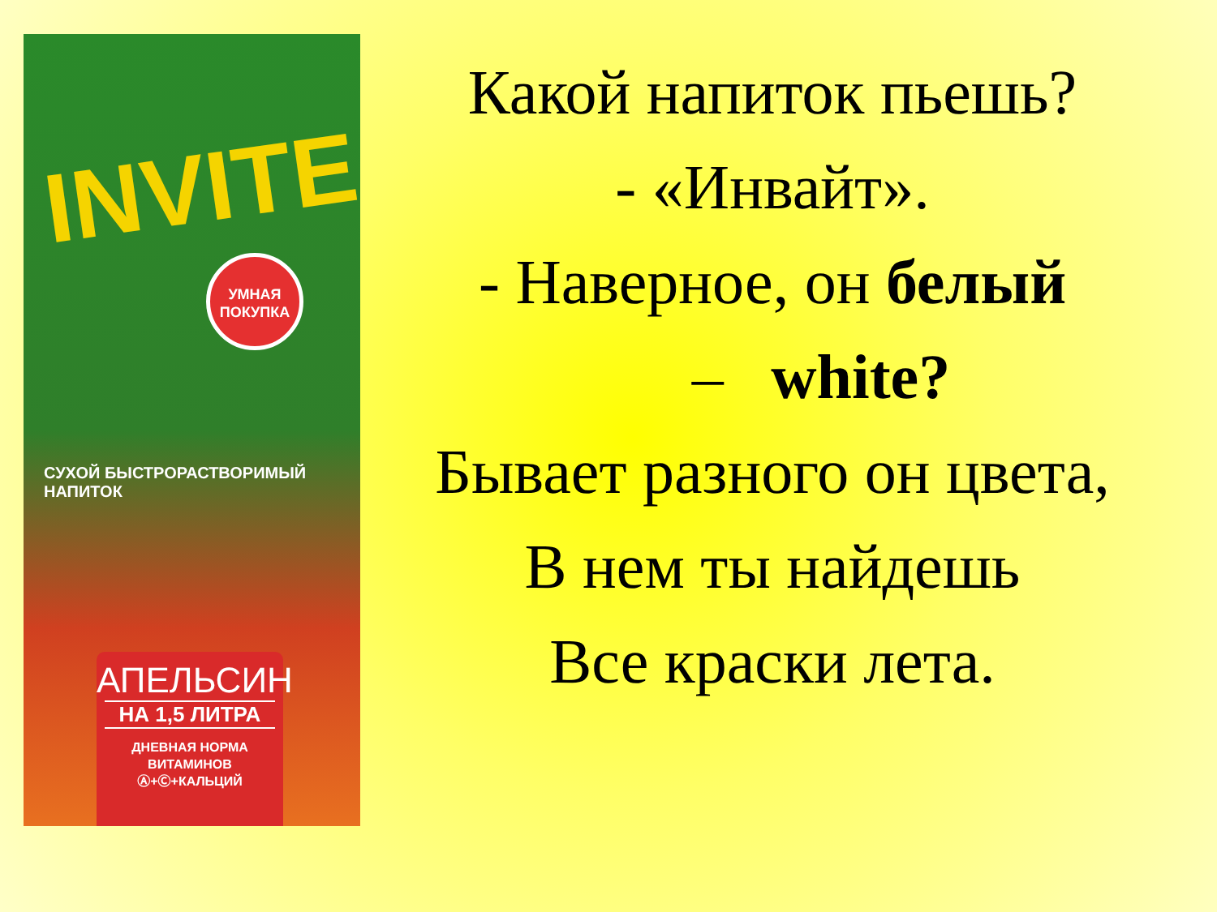INVITE
УМНАЯ
ПОКУПКА
СУХОЙ БЫСТРОРАСТВОРИМЫЙ НАПИТОК
АПЕЛЬСИН
НА 1,5 ЛИТРА
ДНЕВНАЯ НОРМА
ВИТАМИНОВ
Ⓐ+Ⓒ+КАЛЬЦИЙ
Какой напиток пьешь?
- «Инвайт».
- Наверное, он белый
– white?
Бывает разного он цвета,
В нем ты найдешь
Все краски лета.